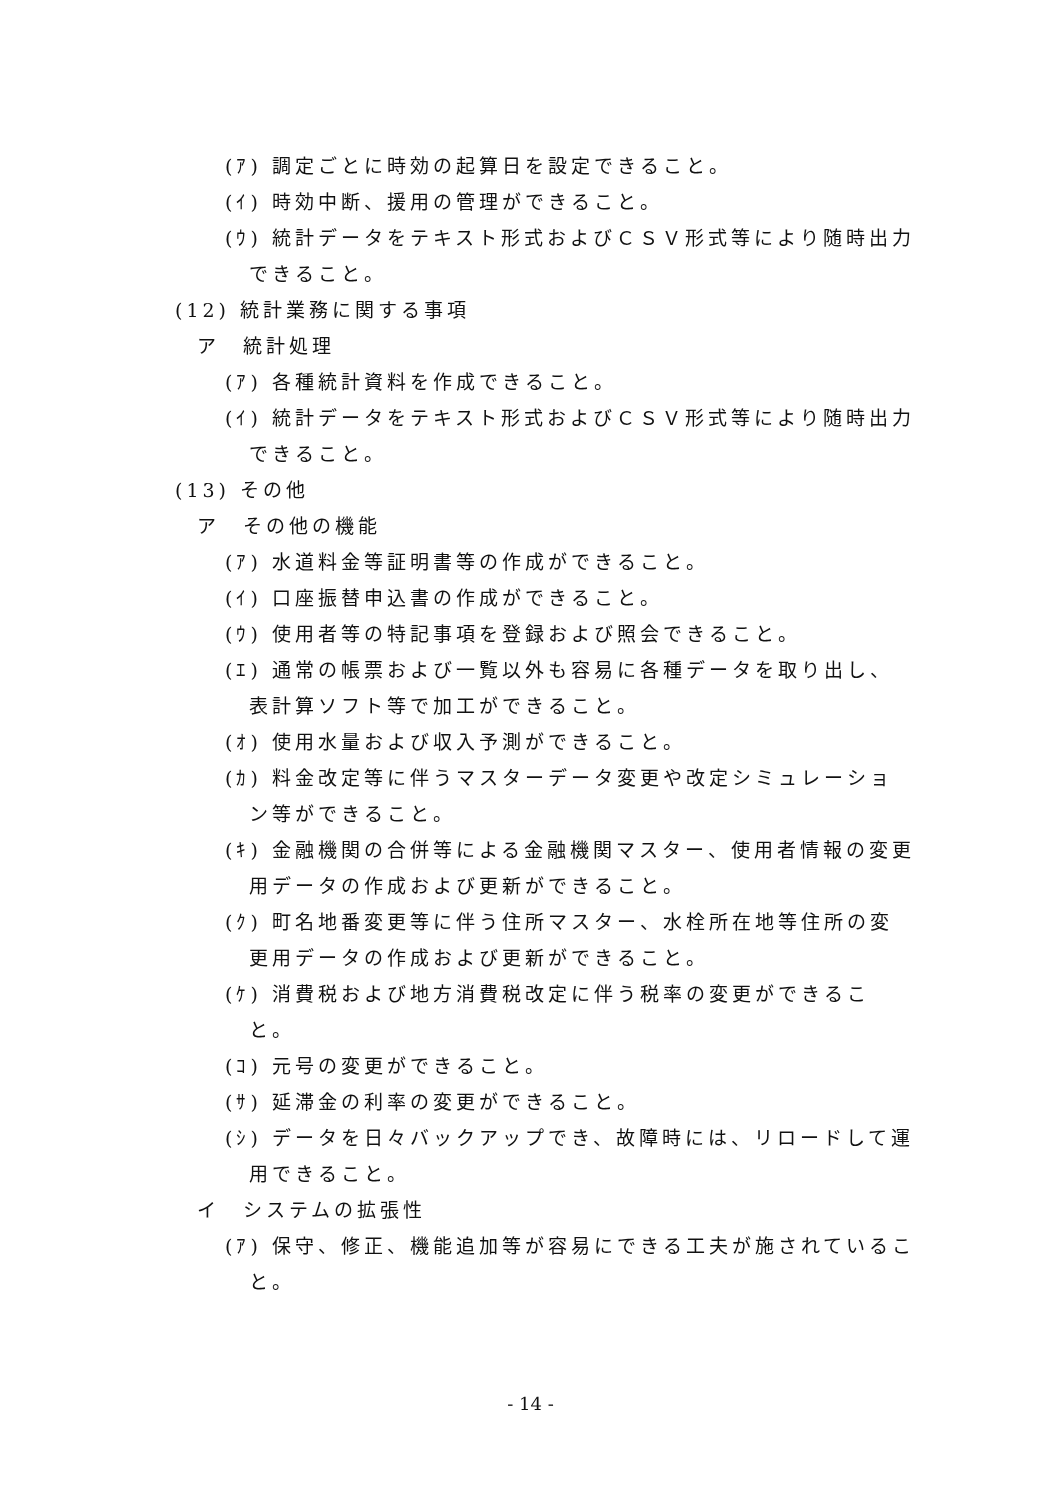(ｱ) 調定ごとに時効の起算日を設定できること。
(ｲ) 時効中断、援用の管理ができること。
(ｳ) 統計データをテキスト形式およびＣＳＶ形式等により随時出力できること。
(12) 統計業務に関する事項
ア　統計処理
(ｱ) 各種統計資料を作成できること。
(ｲ) 統計データをテキスト形式およびＣＳＶ形式等により随時出力できること。
(13) その他
ア　その他の機能
(ｱ) 水道料金等証明書等の作成ができること。
(ｲ) 口座振替申込書の作成ができること。
(ｳ) 使用者等の特記事項を登録および照会できること。
(ｴ) 通常の帳票および一覧以外も容易に各種データを取り出し、表計算ソフト等で加工ができること。
(ｵ) 使用水量および収入予測ができること。
(ｶ) 料金改定等に伴うマスターデータ変更や改定シミュレーション等ができること。
(ｷ) 金融機関の合併等による金融機関マスター、使用者情報の変更用データの作成および更新ができること。
(ｸ) 町名地番変更等に伴う住所マスター、水栓所在地等住所の変更用データの作成および更新ができること。
(ｹ) 消費税および地方消費税改定に伴う税率の変更ができること。
(ｺ) 元号の変更ができること。
(ｻ) 延滞金の利率の変更ができること。
(ｼ) データを日々バックアップでき、故障時には、リロードして運用できること。
イ　システムの拡張性
(ｱ) 保守、修正、機能追加等が容易にできる工夫が施されていること。
- 14 -